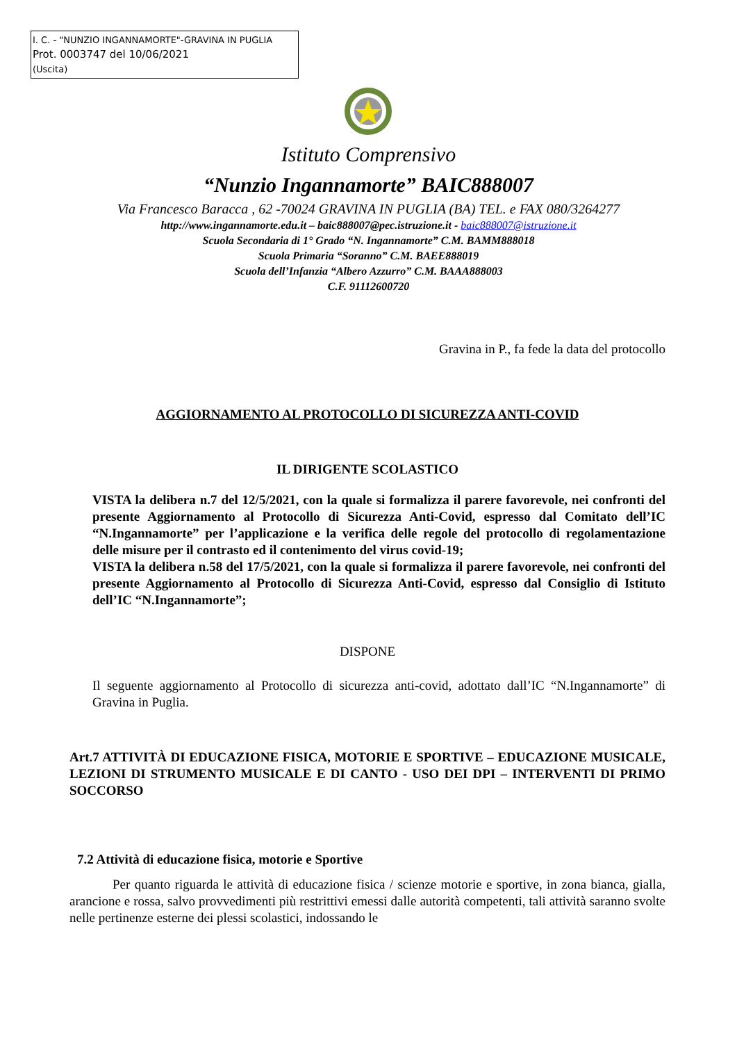I. C. - "NUNZIO INGANNAMORTE"-GRAVINA IN PUGLIA
Prot. 0003747 del 10/06/2021
(Uscita)
Istituto Comprensivo
“Nunzio Ingannamorte” BAIC888007
Via Francesco Baracca , 62 -70024 GRAVINA IN PUGLIA (BA) TEL. e FAX 080/3264277
http://www.ingannamorte.edu.it – baic888007@pec.istruzione.it - baic888007@istruzione.it
Scuola Secondaria di 1° Grado “N. Ingannamorte” C.M. BAMM888018
Scuola Primaria “Soranno” C.M. BAEE888019
Scuola dell’Infanzia “Albero Azzurro” C.M. BAAA888003
C.F. 91112600720
Gravina in P., fa fede la data del protocollo
AGGIORNAMENTO AL PROTOCOLLO DI SICUREZZA ANTI-COVID
IL DIRIGENTE SCOLASTICO
VISTA la delibera n.7 del 12/5/2021, con la quale si formalizza il parere favorevole, nei confronti del presente Aggiornamento al Protocollo di Sicurezza Anti-Covid, espresso dal Comitato dell’IC “N.Ingannamorte” per l’applicazione e la verifica delle regole del protocollo di regolamentazione delle misure per il contrasto ed il contenimento del virus covid-19;
VISTA la delibera n.58 del 17/5/2021, con la quale si formalizza il parere favorevole, nei confronti del presente Aggiornamento al Protocollo di Sicurezza Anti-Covid, espresso dal Consiglio di Istituto dell’IC “N.Ingannamorte”;
DISPONE
Il seguente aggiornamento al Protocollo di sicurezza anti-covid, adottato dall’IC “N.Ingannamorte” di Gravina in Puglia.
Art.7 ATTIVITÀ DI EDUCAZIONE FISICA, MOTORIE E SPORTIVE – EDUCAZIONE MUSICALE, LEZIONI DI STRUMENTO MUSICALE E DI CANTO - USO DEI DPI – INTERVENTI DI PRIMO SOCCORSO
7.2 Attività di educazione fisica, motorie e Sportive
Per quanto riguarda le attività di educazione fisica / scienze motorie e sportive, in zona bianca, gialla, arancione e rossa, salvo provvedimenti più restrittivi emessi dalle autorità competenti, tali attività saranno svolte nelle pertinenze esterne dei plessi scolastici, indossando le